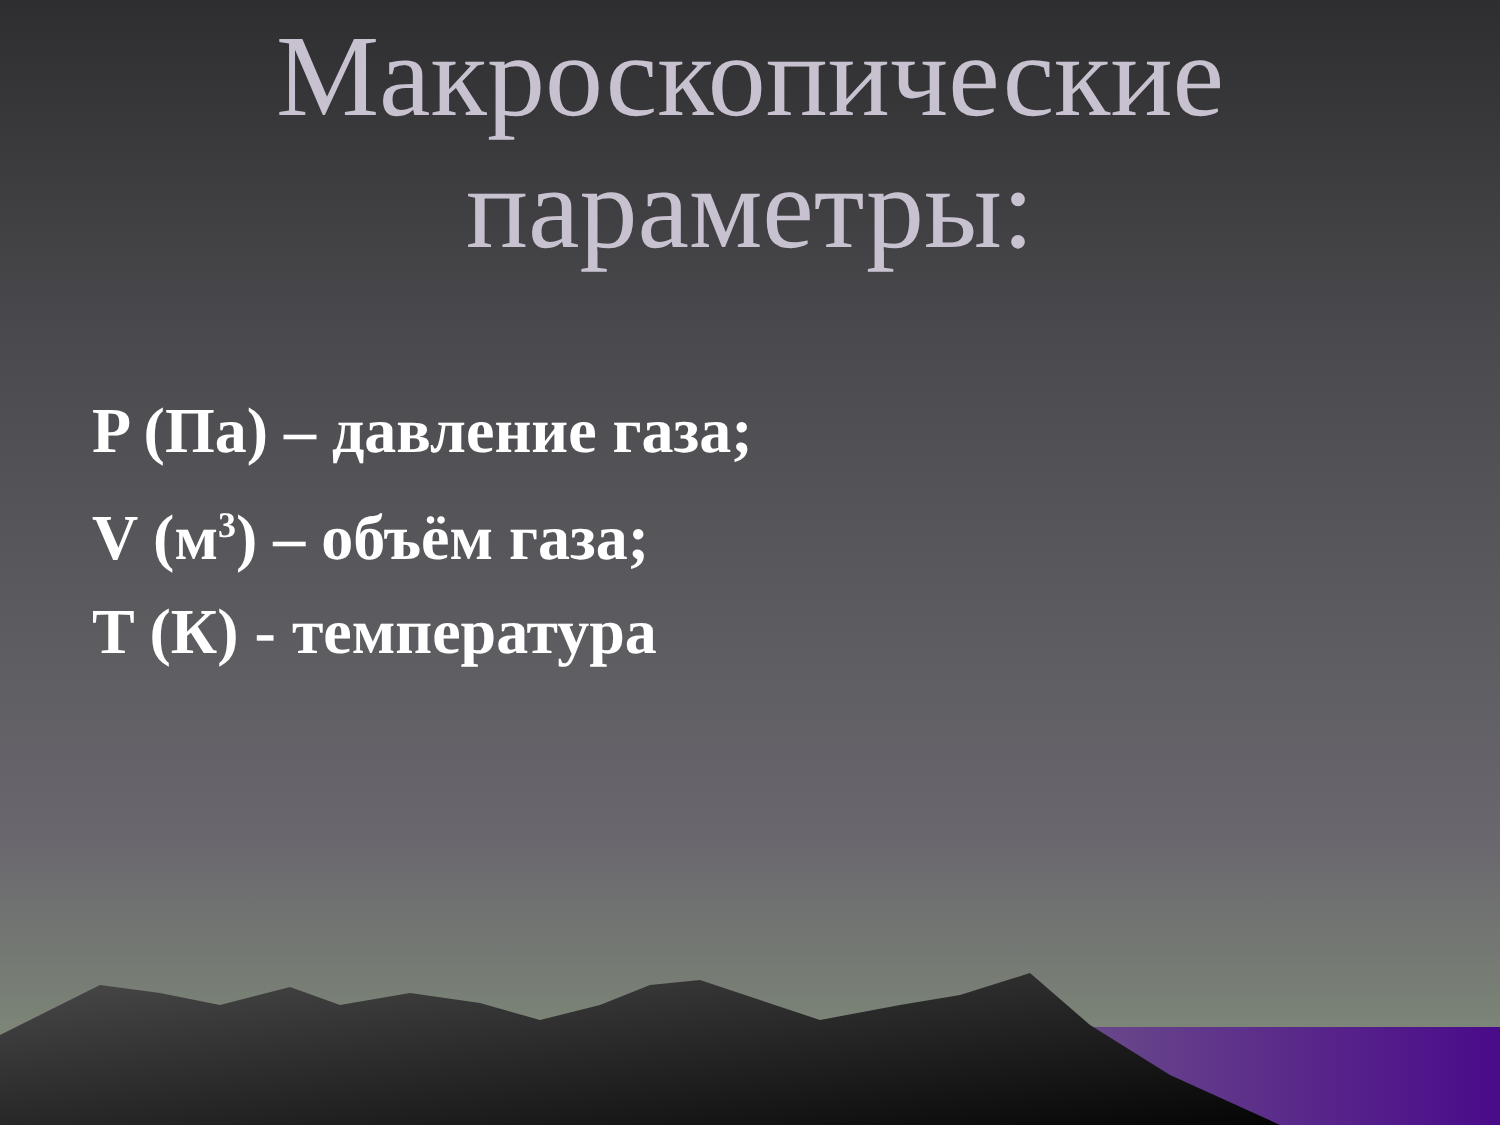Макроскопические
параметры:
P (Па) – давление газа;
V (м<sup>3</sup>) – объём газа;
T (К) - температура